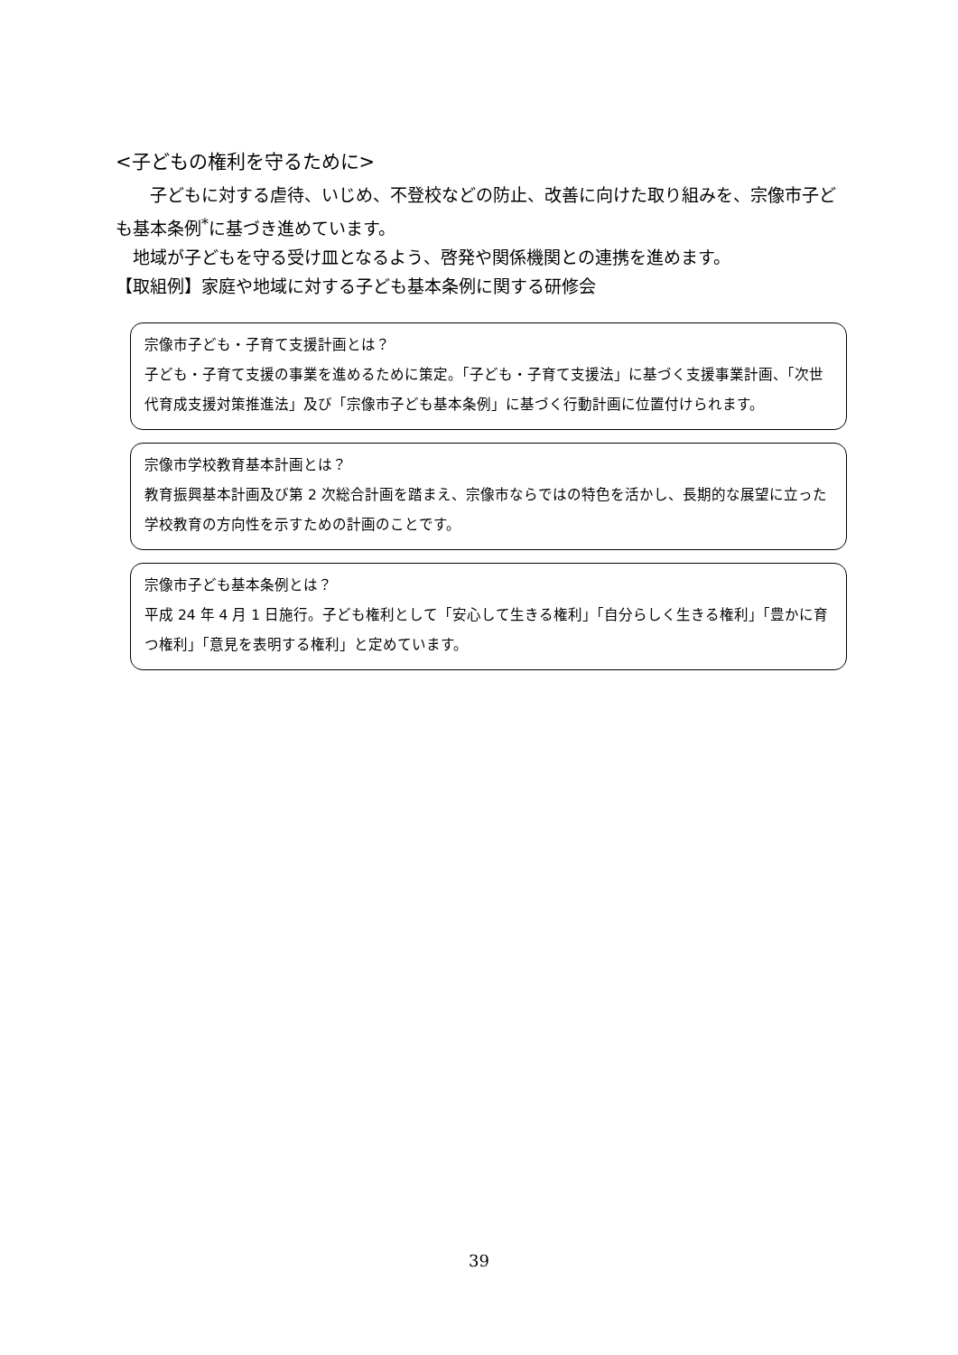<子どもの権利を守るために>
　　子どもに対する虐待、いじめ、不登校などの防止、改善に向けた取り組みを、宗像市子ども基本条例<sup>*</sup>に基づき進めています。
　地域が子どもを守る受け皿となるよう、啓発や関係機関との連携を進めます。
【取組例】家庭や地域に対する子ども基本条例に関する研修会
宗像市子ども・子育て支援計画とは？
子ども・子育て支援の事業を進めるために策定。「子ども・子育て支援法」に基づく支援事業計画、「次世代育成支援対策推進法」及び「宗像市子ども基本条例」に基づく行動計画に位置付けられます。
宗像市学校教育基本計画とは？
教育振興基本計画及び第 2 次総合計画を踏まえ、宗像市ならではの特色を活かし、長期的な展望に立った学校教育の方向性を示すための計画のことです。
宗像市子ども基本条例とは？
平成 24 年 4 月 1 日施行。子ども権利として「安心して生きる権利」「自分らしく生きる権利」「豊かに育つ権利」「意見を表明する権利」と定めています。
39